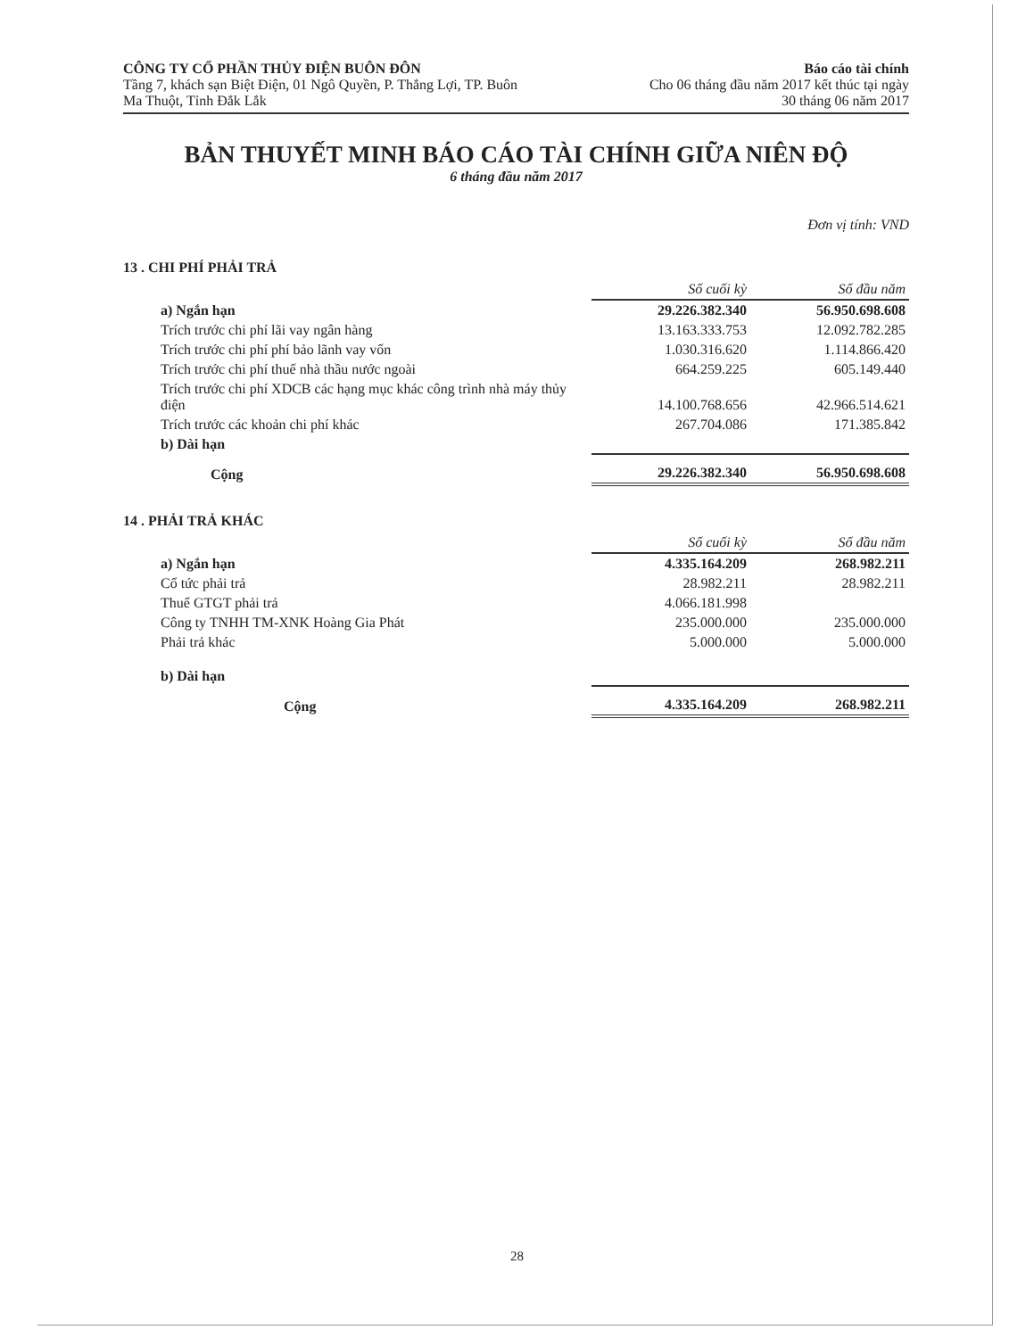CÔNG TY CỔ PHẦN THỦY ĐIỆN BUÔN ĐÔN
Tầng 7, khách sạn Biệt Điện, 01 Ngô Quyền, P. Thắng Lợi, TP. Buôn
Ma Thuột, Tỉnh Đắk Lắk
Báo cáo tài chính
Cho 06 tháng đầu năm 2017 kết thúc tại ngày
30 tháng 06 năm 2017
BẢN THUYẾT MINH BÁO CÁO TÀI CHÍNH GIỮA NIÊN ĐỘ
6 tháng đầu năm 2017
Đơn vị tính: VND
13 . CHI PHÍ PHẢI TRẢ
| | Số cuối kỳ | Số đầu năm |
| a) Ngắn hạn | 29.226.382.340 | 56.950.698.608 |
| Trích trước chi phí lãi vay ngân hàng | 13.163.333.753 | 12.092.782.285 |
| Trích trước chi phí phí bảo lãnh vay vốn | 1.030.316.620 | 1.114.866.420 |
| Trích trước chi phí thuế nhà thầu nước ngoài | 664.259.225 | 605.149.440 |
| Trích trước chi phí XDCB các hạng mục khác công trình nhà máy thủy điện | 14.100.768.656 | 42.966.514.621 |
| Trích trước các khoản chi phí khác | 267.704.086 | 171.385.842 |
| b) Dài hạn | | |
| Cộng | 29.226.382.340 | 56.950.698.608 |
14 . PHẢI TRẢ KHÁC
| | Số cuối kỳ | Số đầu năm |
| a) Ngắn hạn | 4.335.164.209 | 268.982.211 |
| Cổ tức phải trả | 28.982.211 | 28.982.211 |
| Thuế GTGT phải trả | 4.066.181.998 | |
| Công ty TNHH TM-XNK Hoàng Gia Phát | 235.000.000 | 235.000.000 |
| Phải trả khác | 5.000.000 | 5.000.000 |
| b) Dài hạn | | |
| Cộng | 4.335.164.209 | 268.982.211 |
28